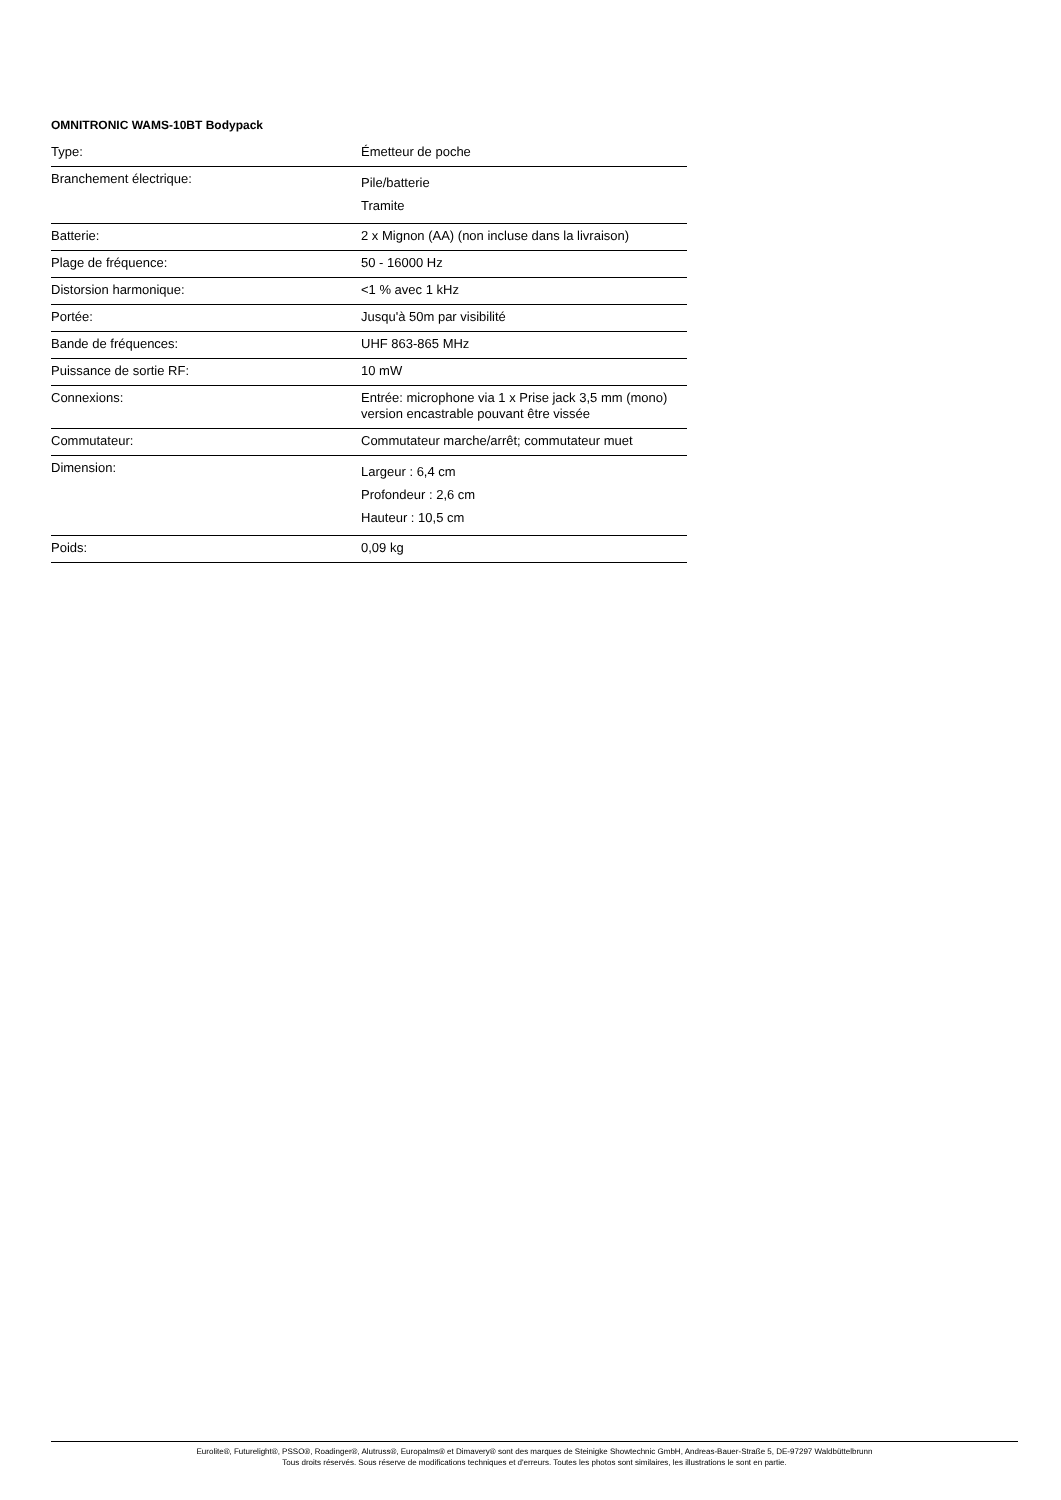OMNITRONIC WAMS-10BT Bodypack
| Type: | Émetteur de poche |
| Branchement électrique: | Pile/batterie Tramite |
| Batterie: | 2 x Mignon (AA) (non incluse dans la livraison) |
| Plage de fréquence: | 50 - 16000 Hz |
| Distorsion harmonique: | <1 % avec 1 kHz |
| Portée: | Jusqu'à 50m par visibilité |
| Bande de fréquences: | UHF 863-865 MHz |
| Puissance de sortie RF: | 10 mW |
| Connexions: | Entrée: microphone via 1 x Prise jack 3,5 mm (mono) version encastrable pouvant être vissée |
| Commutateur: | Commutateur marche/arrêt; commutateur muet |
| Dimension: | Largeur : 6,4 cm Profondeur : 2,6 cm Hauteur : 10,5 cm |
| Poids: | 0,09 kg |
Eurolite®, Futurelight®, PSSO®, Roadinger®, Alutruss®, Europalms® et Dimavery® sont des marques de Steinigke Showtechnic GmbH, Andreas-Bauer-Straße 5, DE-97297 Waldbüttelbrunn
Tous droits réservés. Sous réserve de modifications techniques et d'erreurs. Toutes les photos sont similaires, les illustrations le sont en partie.